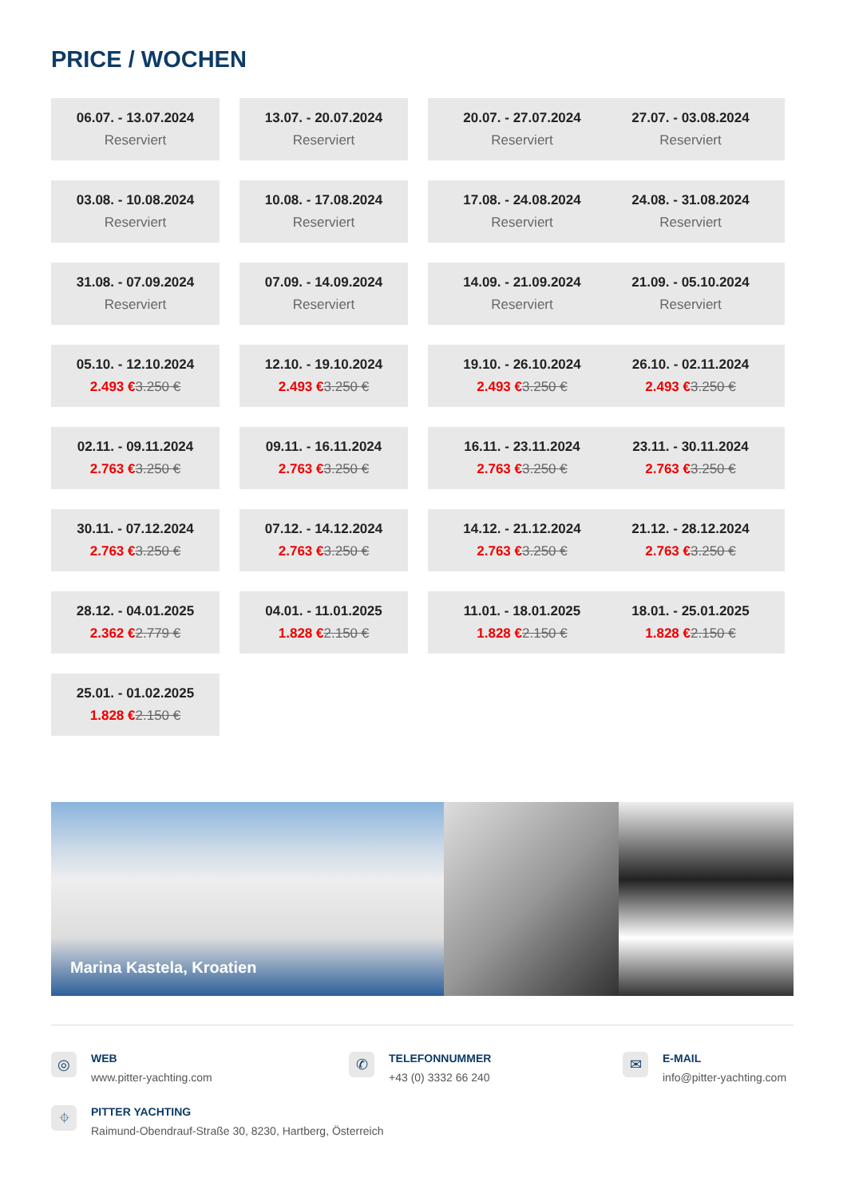PRICE / WOCHEN
06.07. - 13.07.2024
Reserviert
13.07. - 20.07.2024
Reserviert
20.07. - 27.07.2024
Reserviert
27.07. - 03.08.2024
Reserviert
03.08. - 10.08.2024
Reserviert
10.08. - 17.08.2024
Reserviert
17.08. - 24.08.2024
Reserviert
24.08. - 31.08.2024
Reserviert
31.08. - 07.09.2024
Reserviert
07.09. - 14.09.2024
Reserviert
14.09. - 21.09.2024
Reserviert
21.09. - 05.10.2024
Reserviert
05.10. - 12.10.2024
2.493 €3.250 €
12.10. - 19.10.2024
2.493 €3.250 €
19.10. - 26.10.2024
2.493 €3.250 €
26.10. - 02.11.2024
2.493 €3.250 €
02.11. - 09.11.2024
2.763 €3.250 €
09.11. - 16.11.2024
2.763 €3.250 €
16.11. - 23.11.2024
2.763 €3.250 €
23.11. - 30.11.2024
2.763 €3.250 €
30.11. - 07.12.2024
2.763 €3.250 €
07.12. - 14.12.2024
2.763 €3.250 €
14.12. - 21.12.2024
2.763 €3.250 €
21.12. - 28.12.2024
2.763 €3.250 €
28.12. - 04.01.2025
2.362 €2.779 €
04.01. - 11.01.2025
1.828 €2.150 €
11.01. - 18.01.2025
1.828 €2.150 €
18.01. - 25.01.2025
1.828 €2.150 €
25.01. - 01.02.2025
1.828 €2.150 €
Marina Kastela, Kroatien
◎
WEB
www.pitter-yachting.com
✆
TELEFONNUMMER
+43 (0) 3332 66 240
✉
E-MAIL
info@pitter-yachting.com
⌖
PITTER YACHTING
Raimund-Obendrauf-Straße 30, 8230, Hartberg, Österreich